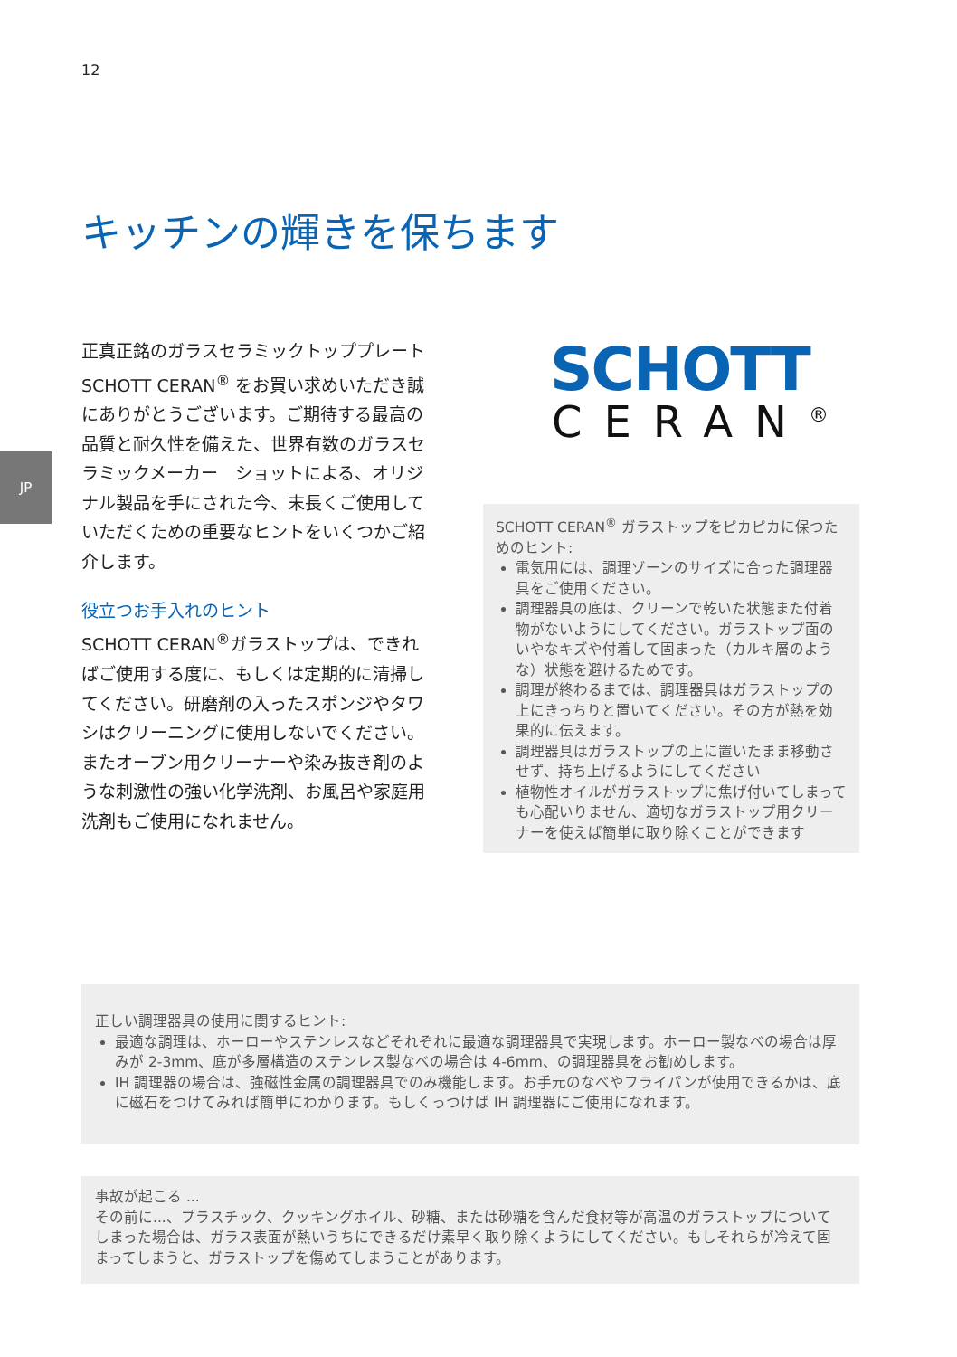12
JP
キッチンの輝きを保ちます
正真正銘のガラスセラミックトッププレート SCHOTT CERAN<sup>®</sup> をお買い求めいただき誠にありがとうございます。ご期待する最高の品質と耐久性を備えた、世界有数のガラスセラミックメーカー　ショットによる、オリジナル製品を手にされた今、末長くご使用していただくための重要なヒントをいくつかご紹介します。
役立つお手入れのヒント
SCHOTT CERAN<sup>®</sup>ガラストップは、できればご使用する度に、もしくは定期的に清掃してください。研磨剤の入ったスポンジやタワシはクリーニングに使用しないでください。またオーブン用クリーナーや染み抜き剤のような刺激性の強い化学洗剤、お風呂や家庭用洗剤もご使用になれません。
SCHOTT
CERAN<sup>®</sup>
SCHOTT CERAN<sup>®</sup> ガラストップをピカピカに保つためのヒント:
電気用には、調理ゾーンのサイズに合った調理器具をご使用ください。
調理器具の底は、クリーンで乾いた状態また付着物がないようにしてください。ガラストップ面のいやなキズや付着して固まった（カルキ層のような）状態を避けるためです。
調理が終わるまでは、調理器具はガラストップの上にきっちりと置いてください。その方が熱を効果的に伝えます。
調理器具はガラストップの上に置いたまま移動させず、持ち上げるようにしてください
植物性オイルがガラストップに焦げ付いてしまっても心配いりません、適切なガラストップ用クリーナーを使えば簡単に取り除くことができます
正しい調理器具の使用に関するヒント:
最適な調理は、ホーローやステンレスなどそれぞれに最適な調理器具で実現します。ホーロー製なべの場合は厚みが 2-3mm、底が多層構造のステンレス製なべの場合は 4-6mm、の調理器具をお勧めします。
IH 調理器の場合は、強磁性金属の調理器具でのみ機能します。お手元のなべやフライパンが使用できるかは、底に磁石をつけてみれば簡単にわかります。もしくっつけば IH 調理器にご使用になれます。
事故が起こる ...
その前に...、プラスチック、クッキングホイル、砂糖、または砂糖を含んだ食材等が高温のガラストップについてしまった場合は、ガラス表面が熱いうちにできるだけ素早く取り除くようにしてください。もしそれらが冷えて固まってしまうと、ガラストップを傷めてしまうことがあります。